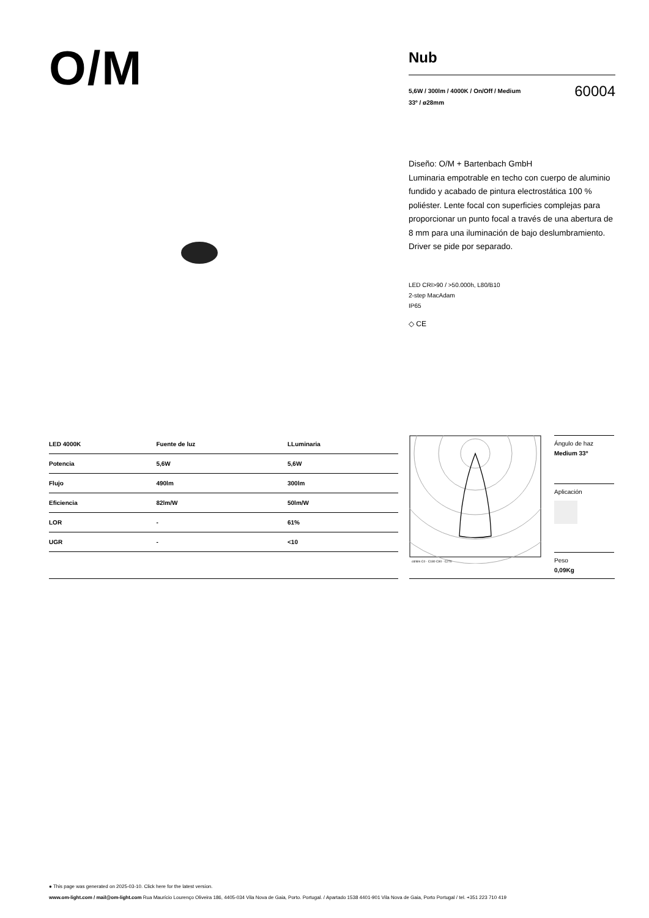O/M
Nub
5,6W / 300lm / 4000K / On/Off / Medium
33º / ø28mm
60004
Diseño: O/M + Bartenbach GmbH
Luminaria empotrable en techo con cuerpo de aluminio fundido y acabado de pintura electrostática 100 % poliéster. Lente focal con superficies complejas para proporcionar un punto focal a través de una abertura de 8 mm para una iluminación de bajo deslumbramiento.
Driver se pide por separado.
LED CRI>90 / >50.000h, L80/B10
2-step MacAdam
IP65
◇ CE
| LED 4000K | Fuente de luz | LLuminaria |
| --- | --- | --- |
| Potencia | 5,6W | 5,6W |
| Flujo | 490lm | 300lm |
| Eficiencia | 82lm/W | 50lm/W |
| LOR | - | 61% |
| UGR | - | <10 |
cd/klm C0 - C180 C90 - C270
Ángulo de haz
Medium 33º
Aplicación
Peso
0,09Kg
● This page was generated on 2025-03-10. Click here for the latest version.
www.om-light.com / mail@om-light.com Rua Maurício Lourenço Oliveira 186, 4405-034 Vila Nova de Gaia, Porto. Portugal. / Apartado 1538 4401-901 Vila Nova de Gaia, Porto Portugal / tel. +351 223 710 419